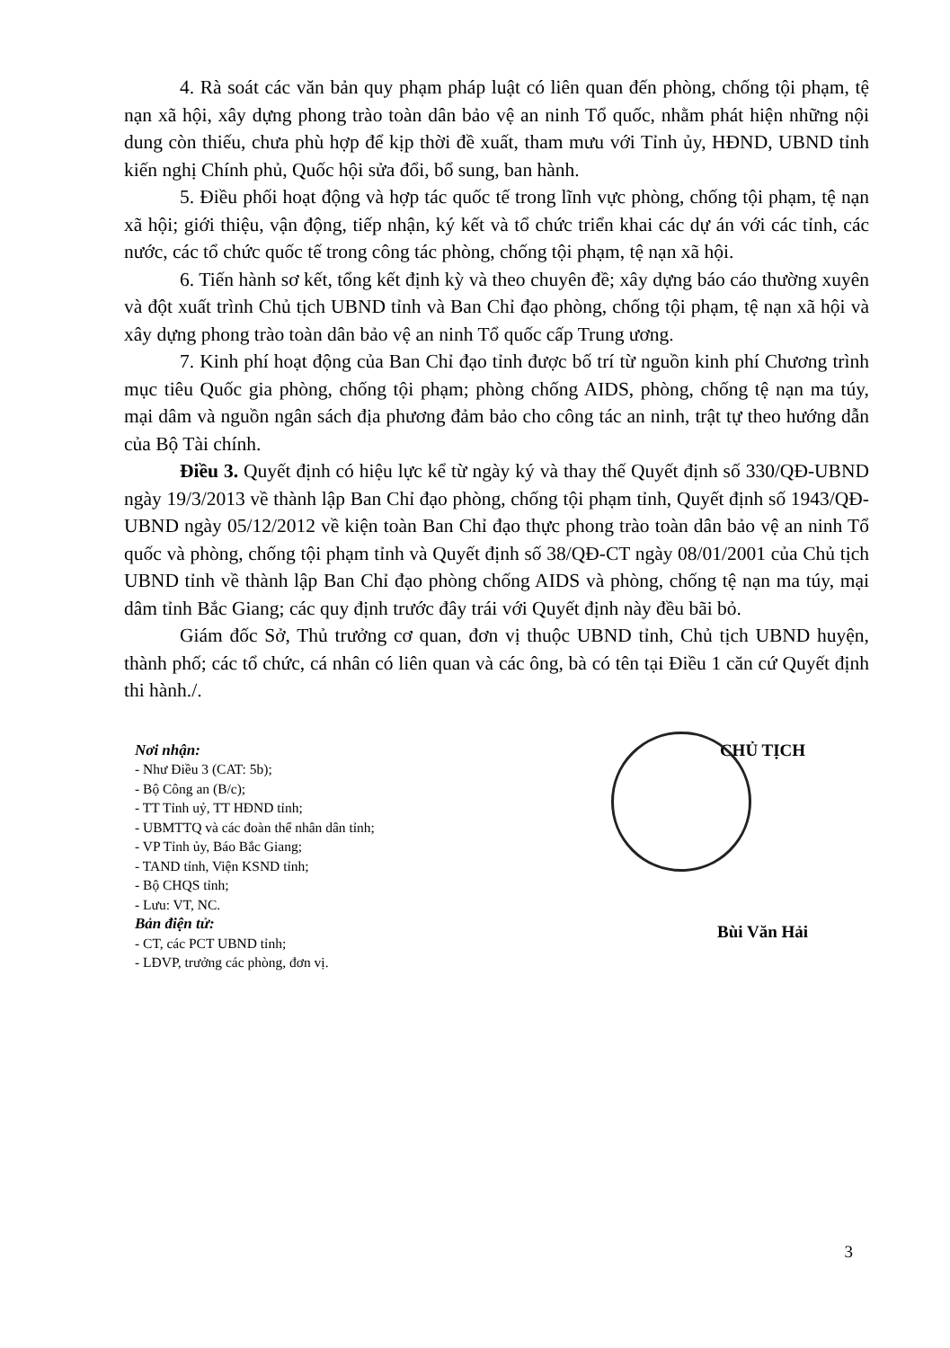4. Rà soát các văn bản quy phạm pháp luật có liên quan đến phòng, chống tội phạm, tệ nạn xã hội, xây dựng phong trào toàn dân bảo vệ an ninh Tổ quốc, nhằm phát hiện những nội dung còn thiếu, chưa phù hợp để kịp thời đề xuất, tham mưu với Tỉnh ủy, HĐND, UBND tỉnh kiến nghị Chính phủ, Quốc hội sửa đổi, bổ sung, ban hành.
5. Điều phối hoạt động và hợp tác quốc tế trong lĩnh vực phòng, chống tội phạm, tệ nạn xã hội; giới thiệu, vận động, tiếp nhận, ký kết và tổ chức triển khai các dự án với các tỉnh, các nước, các tổ chức quốc tế trong công tác phòng, chống tội phạm, tệ nạn xã hội.
6. Tiến hành sơ kết, tổng kết định kỳ và theo chuyên đề; xây dựng báo cáo thường xuyên và đột xuất trình Chủ tịch UBND tỉnh và Ban Chỉ đạo phòng, chống tội phạm, tệ nạn xã hội và xây dựng phong trào toàn dân bảo vệ an ninh Tổ quốc cấp Trung ương.
7. Kinh phí hoạt động của Ban Chỉ đạo tỉnh được bố trí từ nguồn kinh phí Chương trình mục tiêu Quốc gia phòng, chống tội phạm; phòng chống AIDS, phòng, chống tệ nạn ma túy, mại dâm và nguồn ngân sách địa phương đảm bảo cho công tác an ninh, trật tự theo hướng dẫn của Bộ Tài chính.
Điều 3. Quyết định có hiệu lực kể từ ngày ký và thay thế Quyết định số 330/QĐ-UBND ngày 19/3/2013 về thành lập Ban Chỉ đạo phòng, chống tội phạm tỉnh, Quyết định số 1943/QĐ-UBND ngày 05/12/2012 về kiện toàn Ban Chỉ đạo thực phong trào toàn dân bảo vệ an ninh Tổ quốc và phòng, chống tội phạm tỉnh và Quyết định số 38/QĐ-CT ngày 08/01/2001 của Chủ tịch UBND tỉnh về thành lập Ban Chỉ đạo phòng chống AIDS và phòng, chống tệ nạn ma túy, mại dâm tỉnh Bắc Giang; các quy định trước đây trái với Quyết định này đều bãi bỏ.
Giám đốc Sở, Thủ trưởng cơ quan, đơn vị thuộc UBND tỉnh, Chủ tịch UBND huyện, thành phố; các tổ chức, cá nhân có liên quan và các ông, bà có tên tại Điều 1 căn cứ Quyết định thi hành./.
Nơi nhận:
- Như Điều 3 (CAT: 5b);
- Bộ Công an (B/c);
- TT Tỉnh uỷ, TT HĐND tỉnh;
- UBMTTQ và các đoàn thể nhân dân tỉnh;
- VP Tỉnh ủy, Báo Bắc Giang;
- TAND tỉnh, Viện KSND tỉnh;
- Bộ CHQS tỉnh;
- Lưu: VT, NC.
Bản điện tử:
- CT, các PCT UBND tỉnh;
- LĐVP, trưởng các phòng, đơn vị.
CHỦ TỊCH
Bùi Văn Hải
3